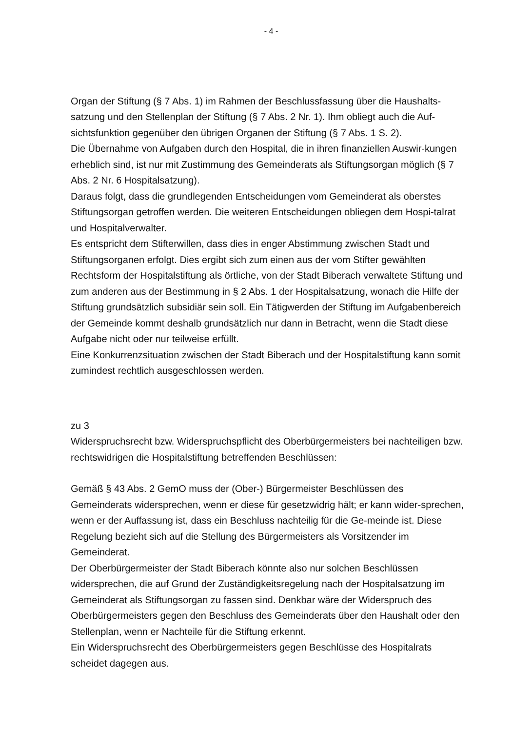- 4 -
Organ der Stiftung (§ 7 Abs. 1) im Rahmen der Beschlussfassung über die Haushalts-satzung und den Stellenplan der Stiftung (§ 7 Abs. 2 Nr. 1). Ihm obliegt auch die Auf-sichtsfunktion gegenüber den übrigen Organen der Stiftung (§ 7 Abs. 1 S. 2).
Die Übernahme von Aufgaben durch den Hospital, die in ihren finanziellen Auswir-kungen erheblich sind, ist nur mit Zustimmung des Gemeinderats als Stiftungsorgan möglich (§ 7 Abs. 2 Nr. 6 Hospitalsatzung).
Daraus folgt, dass die grundlegenden Entscheidungen vom Gemeinderat als oberstes Stiftungsorgan getroffen werden. Die weiteren Entscheidungen obliegen dem Hospi-talrat und Hospitalverwalter.
Es entspricht dem Stifterwillen, dass dies in enger Abstimmung zwischen Stadt und Stiftungsorganen erfolgt. Dies ergibt sich zum einen aus der vom Stifter gewählten Rechtsform der Hospitalstiftung als örtliche, von der Stadt Biberach verwaltete Stiftung und zum anderen aus der Bestimmung in § 2 Abs. 1 der Hospitalsatzung, wonach die Hilfe der Stiftung grundsätzlich subsidiär sein soll. Ein Tätigwerden der Stiftung im Aufgabenbereich der Gemeinde kommt deshalb grundsätzlich nur dann in Betracht, wenn die Stadt diese Aufgabe nicht oder nur teilweise erfüllt.
Eine Konkurrenzsituation zwischen der Stadt Biberach und der Hospitalstiftung kann somit zumindest rechtlich ausgeschlossen werden.
zu 3
Widerspruchsrecht bzw. Widerspruchspflicht des Oberbürgermeisters bei nachteiligen bzw. rechtswidrigen die Hospitalstiftung betreffenden Beschlüssen:
Gemäß § 43 Abs. 2 GemO muss der (Ober-) Bürgermeister Beschlüssen des Gemeinderats widersprechen, wenn er diese für gesetzwidrig hält; er kann wider-sprechen, wenn er der Auffassung ist, dass ein Beschluss nachteilig für die Ge-meinde ist. Diese Regelung bezieht sich auf die Stellung des Bürgermeisters als Vorsitzender im Gemeinderat.
Der Oberbürgermeister der Stadt Biberach könnte also nur solchen Beschlüssen widersprechen, die auf Grund der Zuständigkeitsregelung nach der Hospitalsatzung im Gemeinderat als Stiftungsorgan zu fassen sind. Denkbar wäre der Widerspruch des Oberbürgermeisters gegen den Beschluss des Gemeinderats über den Haushalt oder den Stellenplan, wenn er Nachteile für die Stiftung erkennt.
Ein Widerspruchsrecht des Oberbürgermeisters gegen Beschlüsse des Hospitalrats scheidet dagegen aus.